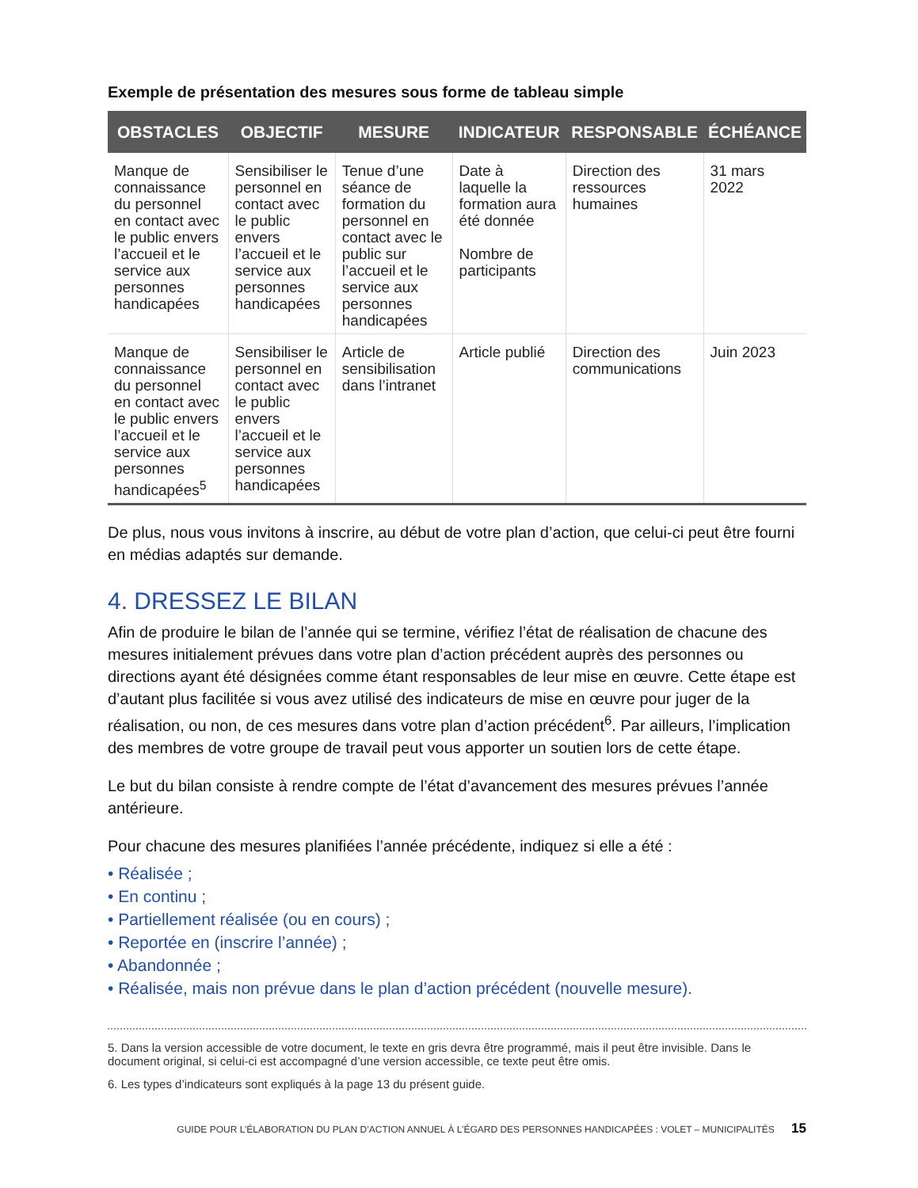Exemple de présentation des mesures sous forme de tableau simple
| OBSTACLES | OBJECTIF | MESURE | INDICATEUR | RESPONSABLE | ÉCHÉANCE |
| --- | --- | --- | --- | --- | --- |
| Manque de connaissance du personnel en contact avec le public envers l’accueil et le service aux personnes handicapées | Sensibiliser le personnel en contact avec le public envers l’accueil et le service aux personnes handicapées | Tenue d’une séance de formation du personnel en contact avec le public sur l’accueil et le service aux personnes handicapées | Date à laquelle la formation aura été donnée Nombre de participants | Direction des ressources humaines | 31 mars 2022 |
| Manque de connaissance du personnel en contact avec le public envers l’accueil et le service aux personnes handicapées<sup>5</sup> | Sensibiliser le personnel en contact avec le public envers l’accueil et le service aux personnes handicapées | Article de sensibilisation dans l’intranet | Article publié | Direction des communications | Juin 2023 |
De plus, nous vous invitons à inscrire, au début de votre plan d’action, que celui-ci peut être fourni en médias adaptés sur demande.
4. DRESSEZ LE BILAN
Afin de produire le bilan de l’année qui se termine, vérifiez l’état de réalisation de chacune des mesures initialement prévues dans votre plan d’action précédent auprès des personnes ou directions ayant été désignées comme étant responsables de leur mise en œuvre. Cette étape est d’autant plus facilitée si vous avez utilisé des indicateurs de mise en œuvre pour juger de la réalisation, ou non, de ces mesures dans votre plan d’action précédent<sup>6</sup>. Par ailleurs, l’implication des membres de votre groupe de travail peut vous apporter un soutien lors de cette étape.
Le but du bilan consiste à rendre compte de l’état d’avancement des mesures prévues l’année antérieure.
Pour chacune des mesures planifiées l’année précédente, indiquez si elle a été :
• Réalisée ;
• En continu ;
• Partiellement réalisée (ou en cours) ;
• Reportée en (inscrire l’année) ;
• Abandonnée ;
• Réalisée, mais non prévue dans le plan d’action précédent (nouvelle mesure).
5. Dans la version accessible de votre document, le texte en gris devra être programmé, mais il peut être invisible. Dans le document original, si celui-ci est accompagné d’une version accessible, ce texte peut être omis.
6. Les types d’indicateurs sont expliqués à la page 13 du présent guide.
GUIDE POUR L’ÉLABORATION DU PLAN D’ACTION ANNUEL À L’ÉGARD DES PERSONNES HANDICAPÉES : VOLET – MUNICIPALITÉS 15